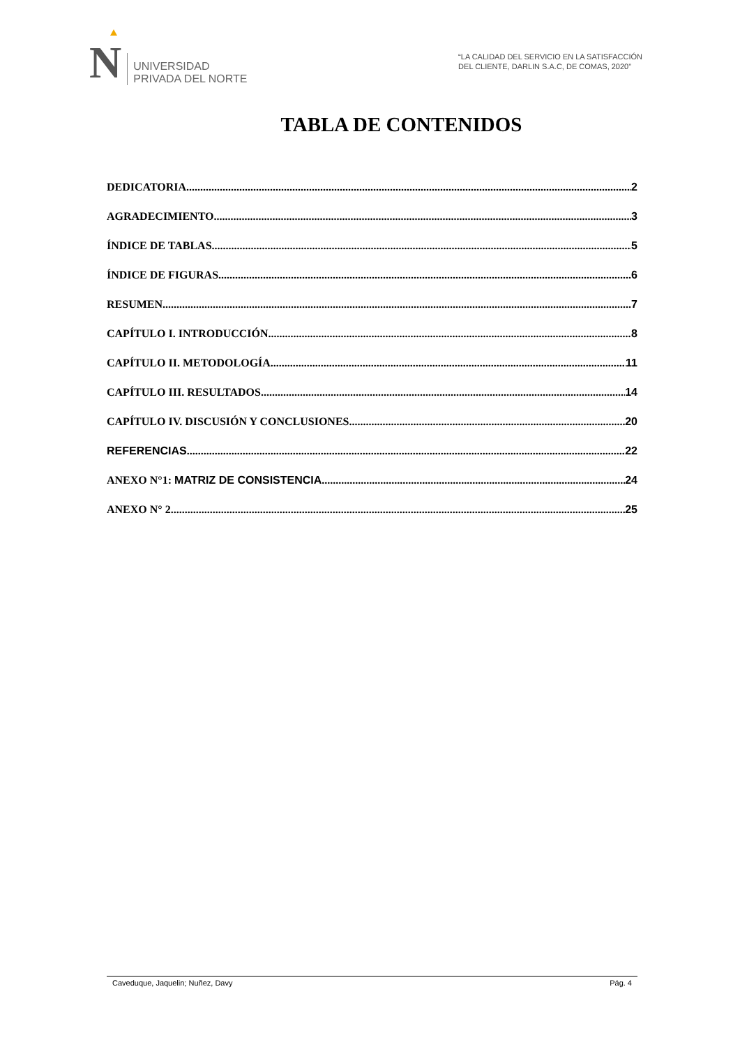N
UNIVERSIDAD
PRIVADA DEL NORTE
“LA CALIDAD DEL SERVICIO EN LA SATISFACCIÓN
DEL CLIENTE, DARLIN S.A.C, DE COMAS, 2020”
TABLA DE CONTENIDOS
DEDICATORIA 2
AGRADECIMIENTO 3
ÍNDICE DE TABLAS 5
ÍNDICE DE FIGURAS 6
RESUMEN 7
CAPÍTULO I. INTRODUCCIÓN 8
CAPÍTULO II. METODOLOGÍA 11
CAPÍTULO III. RESULTADOS 14
CAPÍTULO IV. DISCUSIÓN Y CONCLUSIONES 20
REFERENCIAS 22
ANEXO N°1: MATRIZ DE CONSISTENCIA 24
ANEXO N° 2 25
Caveduque, Jaquelin; Nuñez, Davy Pág. 4